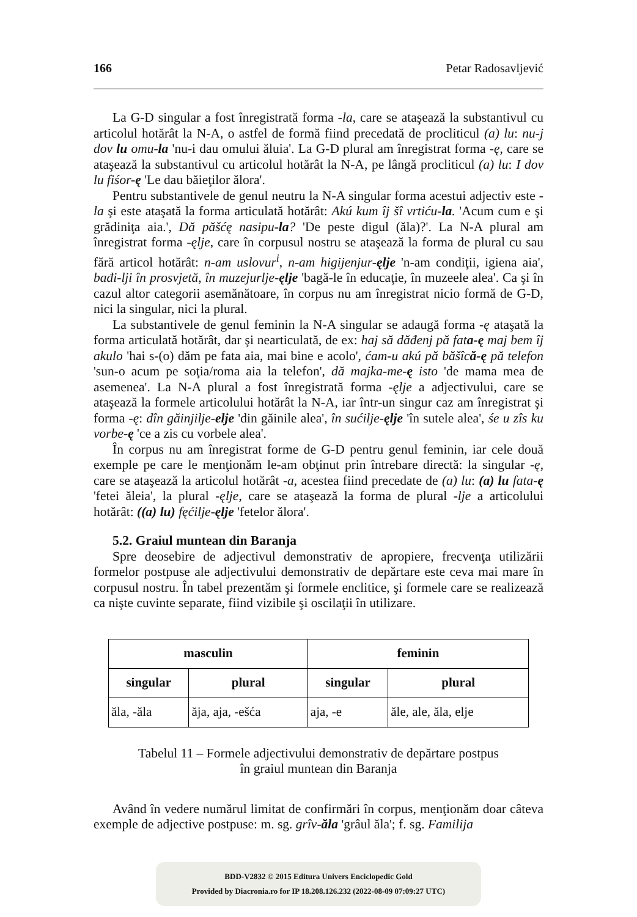166 Petar Radosavljević
La G-D singular a fost înregistrată forma -la, care se ataşează la substantivul cu articolul hotărât la N-A, o astfel de formă fiind precedată de procliticul (a) lu: nu-j dov lu omu-la 'nu-i dau omului ăluia'. La G-D plural am înregistrat forma -ę, care se ataşează la substantivul cu articolul hotărât la N-A, pe lângă procliticul (a) lu: I dov lu fiśor-ę 'Le dau băieţilor ălora'.
Pentru substantivele de genul neutru la N-A singular forma acestui adjectiv este -la şi este ataşată la forma articulată hotărât: Akú kum îj šî vrtiću-la. 'Acum cum e şi grădiniţa aia.', Dă păšćę nasipu-la? 'De peste digul (ăla)?'. La N-A plural am înregistrat forma -ęlje, care în corpusul nostru se ataşează la forma de plural cu sau fără articol hotărât: n-am uslovur<sup>i</sup>, n-am higijenjur-ęlje 'n-am condiţii, igiena aia', bađi-lji în prosvjetă, în muzejurlje-ęlje 'bagă-le în educaţie, în muzeele alea'. Ca şi în cazul altor categorii asemănătoare, în corpus nu am înregistrat nicio formă de G-D, nici la singular, nici la plural.
La substantivele de genul feminin la N-A singular se adaugă forma -ę ataşată la forma articulată hotărât, dar şi nearticulată, de ex: haj să dăđenj pă fata-ę maj bem îj akulo 'hai s-(o) dăm pe fata aia, mai bine e acolo', ćam-u akú pă băšîcă-ę pă telefon 'sun-o acum pe soţia/roma aia la telefon', dă majka-me-ę isto 'de mama mea de asemenea'. La N-A plural a fost înregistrată forma -ęlje a adjectivului, care se ataşează la formele articolului hotărât la N-A, iar într-un singur caz am înregistrat şi forma -ę: dîn găinjilje-elje 'din găinile alea', în sućilje-ęlje 'în sutele alea', śe u zîs ku vorbe-ę 'ce a zis cu vorbele alea'.
În corpus nu am înregistrat forme de G-D pentru genul feminin, iar cele două exemple pe care le menţionăm le-am obţinut prin întrebare directă: la singular -ę, care se ataşează la articolul hotărât -a, acestea fiind precedate de (a) lu: (a) lu fata-ę 'fetei ăleia', la plural -ęlje, care se ataşează la forma de plural -lje a articolului hotărât: ((a) lu) fęćilje-ęlje 'fetelor ălora'.
5.2. Graiul muntean din Baranja
Spre deosebire de adjectivul demonstrativ de apropiere, frecvenţa utilizării formelor postpuse ale adjectivului demonstrativ de depărtare este ceva mai mare în corpusul nostru. În tabel prezentăm şi formele enclitice, şi formele care se realizează ca nişte cuvinte separate, fiind vizibile şi oscilaţii în utilizare.
| masculin | | feminin | |
| --- | --- | --- | --- |
| singular | plural | singular | plural |
| ăla, -ăla | ăja, aja, -ešća | aja, -e | ăle, ale, ăla, elje |
Tabelul 11 – Formele adjectivului demonstrativ de depărtare postpus
în graiul muntean din Baranja
Având în vedere numărul limitat de confirmări în corpus, menţionăm doar câteva exemple de adjective postpuse: m. sg. grîv-ăla 'grâul ăla'; f. sg. Familija
BDD-V2832 © 2015 Editura Univers Enciclopedic Gold
Provided by Diacronia.ro for IP 18.208.126.232 (2022-08-09 07:09:27 UTC)